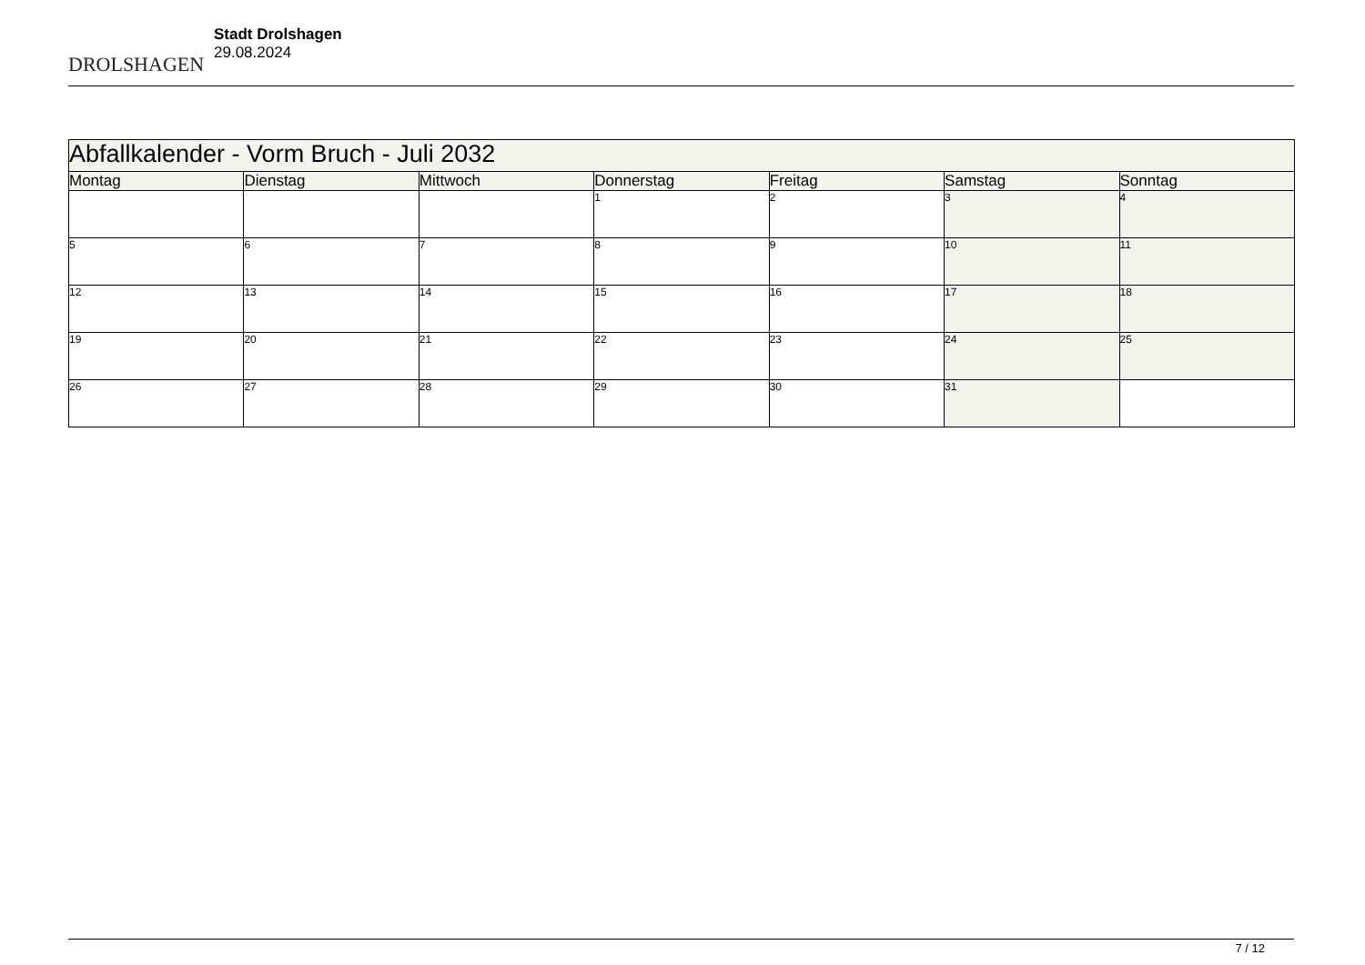DROLSHAGEN
Stadt Drolshagen
29.08.2024
| Abfallkalender - Vorm Bruch - Juli 2032 | | | | | | |
| Montag | Dienstag | Mittwoch | Donnerstag | Freitag | Samstag | Sonntag |
| | | | 1 | 2 | 3 | 4 |
| 5 | 6 | 7 | 8 | 9 | 10 | 11 |
| 12 | 13 | 14 | 15 | 16 | 17 | 18 |
| 19 | 20 | 21 | 22 | 23 | 24 | 25 |
| 26 | 27 | 28 | 29 | 30 | 31 | |
7 / 12